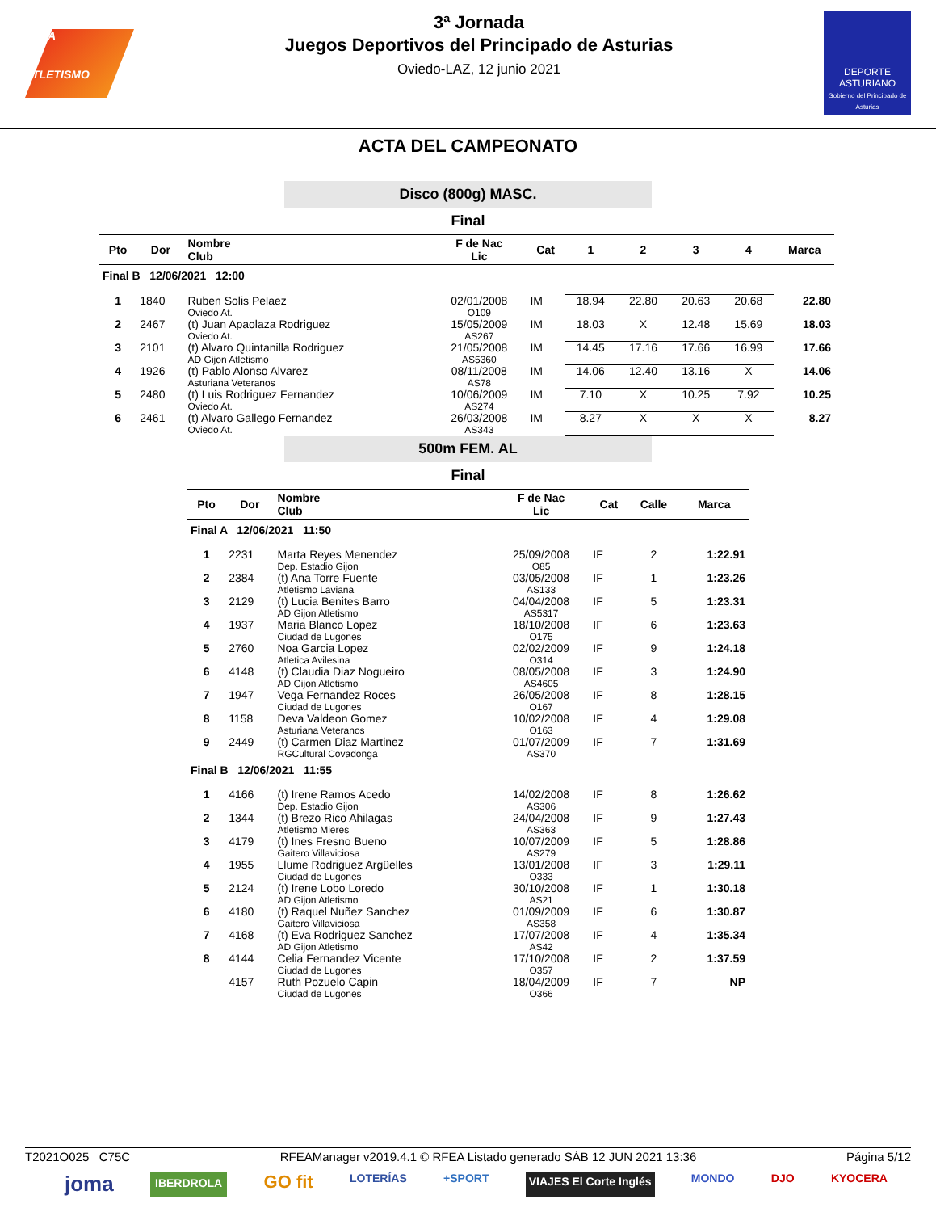RFEA
ATLETISMO
3ª Jornada
Juegos Deportivos del Principado de Asturias
Oviedo-LAZ, 12 junio 2021
DEPORTE
ASTURIANO
Gobierno del Principado de Asturias
ACTA DEL CAMPEONATO
Disco (800g) MASC.
Final
| Pto | Dor | Nombre Club | F de Nac Lic | Cat | 1 | 2 | 3 | 4 | Marca |
| --- | --- | --- | --- | --- | --- | --- | --- | --- | --- |
| Final B 12/06/2021 12:00 | | | | | | | | | |
| 1 | 1840 | Ruben Solis Pelaez Oviedo At. | 02/01/2008 O109 | IM | 18.94 | 22.80 | 20.63 | 20.68 | 22.80 |
| 2 | 2467 | (t) Juan Apaolaza Rodriguez Oviedo At. | 15/05/2009 AS267 | IM | 18.03 | X | 12.48 | 15.69 | 18.03 |
| 3 | 2101 | (t) Alvaro Quintanilla Rodriguez AD Gijon Atletismo | 21/05/2008 AS5360 | IM | 14.45 | 17.16 | 17.66 | 16.99 | 17.66 |
| 4 | 1926 | (t) Pablo Alonso Alvarez Asturiana Veteranos | 08/11/2008 AS78 | IM | 14.06 | 12.40 | 13.16 | X | 14.06 |
| 5 | 2480 | (t) Luis Rodriguez Fernandez Oviedo At. | 10/06/2009 AS274 | IM | 7.10 | X | 10.25 | 7.92 | 10.25 |
| 6 | 2461 | (t) Alvaro Gallego Fernandez Oviedo At. | 26/03/2008 AS343 | IM | 8.27 | X | X | X | 8.27 |
500m FEM. AL
Final
| Pto | Dor | Nombre Club | F de Nac Lic | Cat | Calle | Marca |
| --- | --- | --- | --- | --- | --- | --- |
| Final A 12/06/2021 11:50 | | | | | | |
| 1 | 2231 | Marta Reyes Menendez Dep. Estadio Gijon | 25/09/2008 O85 | IF | 2 | 1:22.91 |
| 2 | 2384 | (t) Ana Torre Fuente Atletismo Laviana | 03/05/2008 AS133 | IF | 1 | 1:23.26 |
| 3 | 2129 | (t) Lucia Benites Barro AD Gijon Atletismo | 04/04/2008 AS5317 | IF | 5 | 1:23.31 |
| 4 | 1937 | Maria Blanco Lopez Ciudad de Lugones | 18/10/2008 O175 | IF | 6 | 1:23.63 |
| 5 | 2760 | Noa Garcia Lopez Atletica Avilesina | 02/02/2009 O314 | IF | 9 | 1:24.18 |
| 6 | 4148 | (t) Claudia Diaz Nogueiro AD Gijon Atletismo | 08/05/2008 AS4605 | IF | 3 | 1:24.90 |
| 7 | 1947 | Vega Fernandez Roces Ciudad de Lugones | 26/05/2008 O167 | IF | 8 | 1:28.15 |
| 8 | 1158 | Deva Valdeon Gomez Asturiana Veteranos | 10/02/2008 O163 | IF | 4 | 1:29.08 |
| 9 | 2449 | (t) Carmen Diaz Martinez RGCultural Covadonga | 01/07/2009 AS370 | IF | 7 | 1:31.69 |
| Final B 12/06/2021 11:55 | | | | | | |
| 1 | 4166 | (t) Irene Ramos Acedo Dep. Estadio Gijon | 14/02/2008 AS306 | IF | 8 | 1:26.62 |
| 2 | 1344 | (t) Brezo Rico Ahilagas Atletismo Mieres | 24/04/2008 AS363 | IF | 9 | 1:27.43 |
| 3 | 4179 | (t) Ines Fresno Bueno Gaitero Villaviciosa | 10/07/2009 AS279 | IF | 5 | 1:28.86 |
| 4 | 1955 | Llume Rodriguez Argüelles Ciudad de Lugones | 13/01/2008 O333 | IF | 3 | 1:29.11 |
| 5 | 2124 | (t) Irene Lobo Loredo AD Gijon Atletismo | 30/10/2008 AS21 | IF | 1 | 1:30.18 |
| 6 | 4180 | (t) Raquel Nuñez Sanchez Gaitero Villaviciosa | 01/09/2009 AS358 | IF | 6 | 1:30.87 |
| 7 | 4168 | (t) Eva Rodriguez Sanchez AD Gijon Atletismo | 17/07/2008 AS42 | IF | 4 | 1:35.34 |
| 8 | 4144 | Celia Fernandez Vicente Ciudad de Lugones | 17/10/2008 O357 | IF | 2 | 1:37.59 |
| | 4157 | Ruth Pozuelo Capin Ciudad de Lugones | 18/04/2009 O366 | IF | 7 | NP |
T2021O025 C75C RFEAManager v2019.4.1 © RFEA Listado generado SÁB 12 JUN 2021 13:36 Página 5/12
joma IBERDROLA GO fit LOTERÍAS +SPORT VIAJES El Corte Inglés MONDO DJO KYOCERA